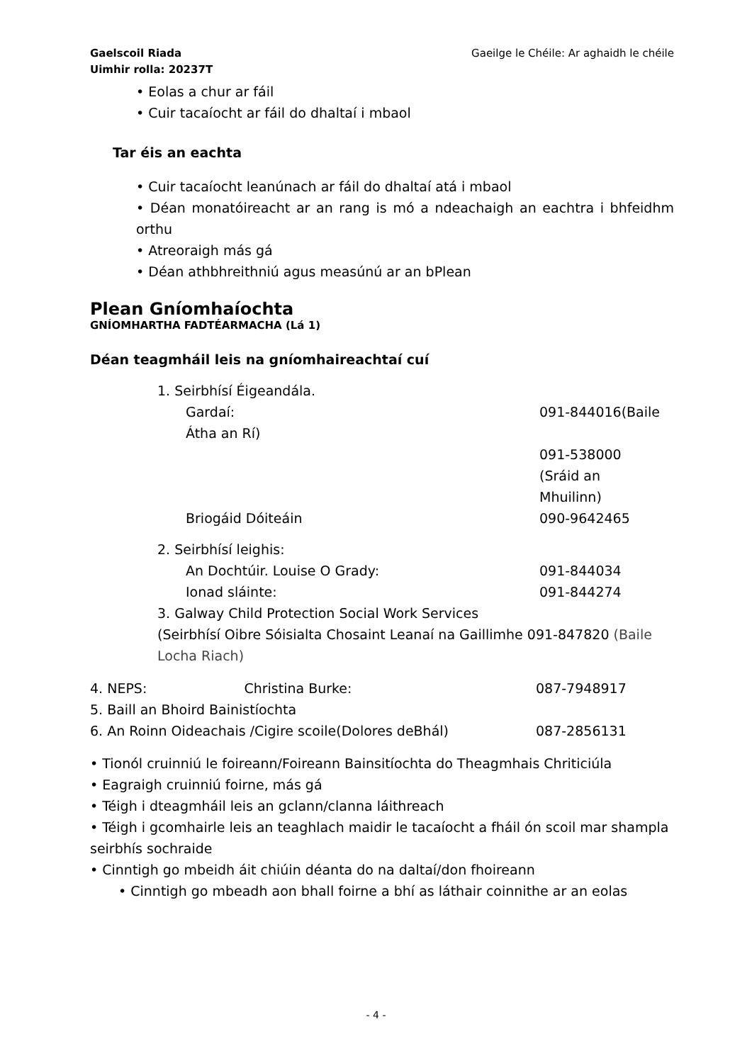Gaelscoil Riada
Uimhir rolla: 20237T
Gaeilge le Chéile: Ar aghaidh le chéile
• Eolas a chur ar fáil
• Cuir tacaíocht ar fáil do dhaltaí i mbaol
Tar éis an eachta
• Cuir tacaíocht leanúnach ar fáil do dhaltaí atá i mbaol
• Déan monatóireacht ar an rang is mó a ndeachaigh an eachtra i bhfeidhm orthu
• Atreoraigh más gá
• Déan athbhreithniú agus measúnú ar an bPlean
Plean Gníomhaíochta
GNÍOMHARTHA FADTÉARMACHA (Lá 1)
Déan teagmháil leis na gníomhaireachtaí cuí
| 1. Seirbhísí Éigeandála. | |
| Gardaí: Átha an Rí) | 091-844016(Baile |
| | 091-538000 (Sráid an Mhuilinn) |
| Briogáid Dóiteáin | 090-9642465 |
| 2. Seirbhísí leighis: | |
| An Dochtúir. Louise O Grady: | 091-844034 |
| Ionad sláinte: | 091-844274 |
| 3. Galway Child Protection Social Work Services | |
| (Seirbhísí Oibre Sóisialta Chosaint Leanaí na Gaillimhe 091-847820 (Baile Locha Riach) | |
| 4. NEPS: | Christina Burke: | 087-7948917 |
| 5. Baill an Bhoird Bainistíochta | | |
| 6. An Roinn Oideachais /Cigire scoile(Dolores deBhál) | | 087-2856131 |
• Tionól cruinniú le foireann/Foireann Bainsitíochta do Theagmhais Chriticiúla
• Eagraigh cruinniú foirne, más gá
• Téigh i dteagmháil leis an gclann/clanna láithreach
• Téigh i gcomhairle leis an teaghlach maidir le tacaíocht a fháil ón scoil mar shampla seirbhís sochraide
• Cinntigh go mbeidh áit chiúin déanta do na daltaí/don fhoireann
• Cinntigh go mbeadh aon bhall foirne a bhí as láthair coinnithe ar an eolas
- 4 -